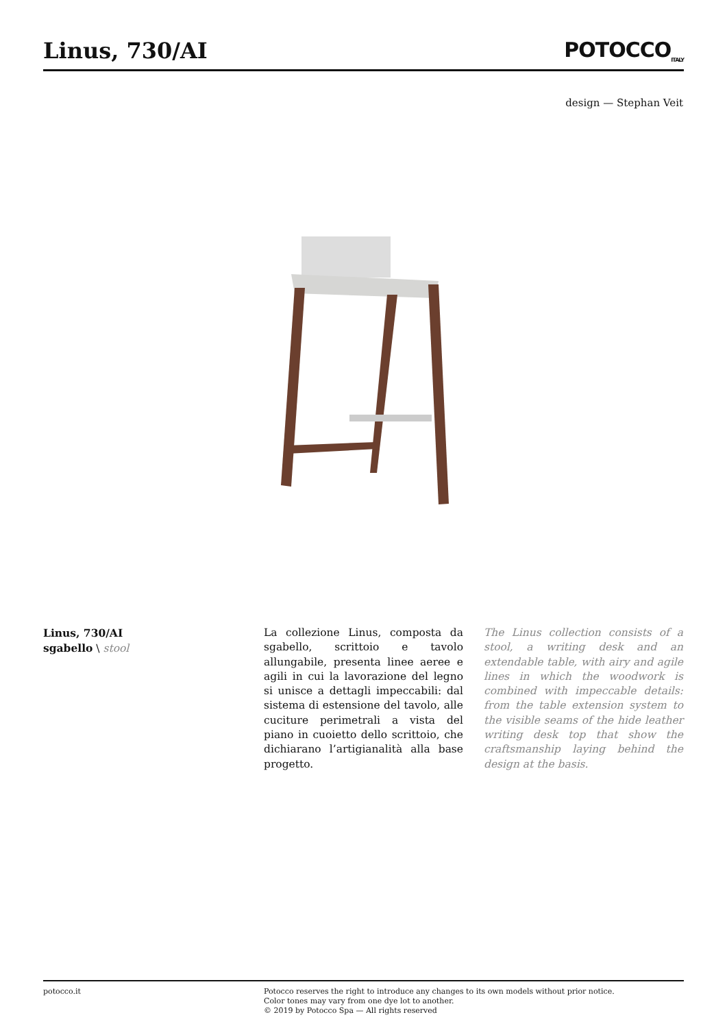Linus, 730/AI POTOCCO<sub>ITALY</sub>
design — Stephan Veit
Linus, 730/AI
sgabello \ stool
La collezione Linus, composta da sgabello, scrittoio e tavolo allungabile, presenta linee aeree e agili in cui la lavorazione del legno si unisce a dettagli impeccabili: dal sistema di estensione del tavolo, alle cuciture perimetrali a vista del piano in cuoietto dello scrittoio, che dichiarano l’artigianalità alla base progetto.
The Linus collection consists of a stool, a writing desk and an extendable table, with airy and agile lines in which the woodwork is combined with impeccable details: from the table extension system to the visible seams of the hide leather writing desk top that show the craftsmanship laying behind the design at the basis.
potocco.it Potocco reserves the right to introduce any changes to its own models without prior notice.
Color tones may vary from one dye lot to another.
© 2019 by Potocco Spa — All rights reserved